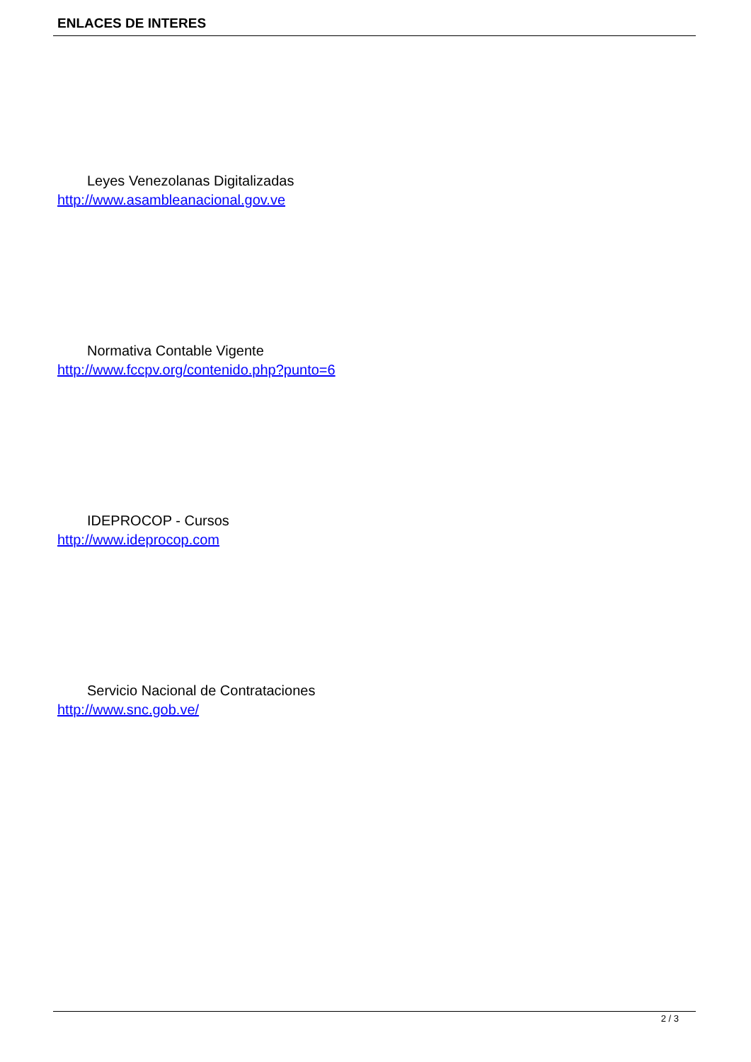ENLACES DE INTERES
Leyes Venezolanas Digitalizadas
http://www.asambleanacional.gov.ve
Normativa Contable Vigente
http://www.fccpv.org/contenido.php?punto=6
IDEPROCOP - Cursos
http://www.ideprocop.com
Servicio Nacional de Contrataciones
http://www.snc.gob.ve/
2 / 3